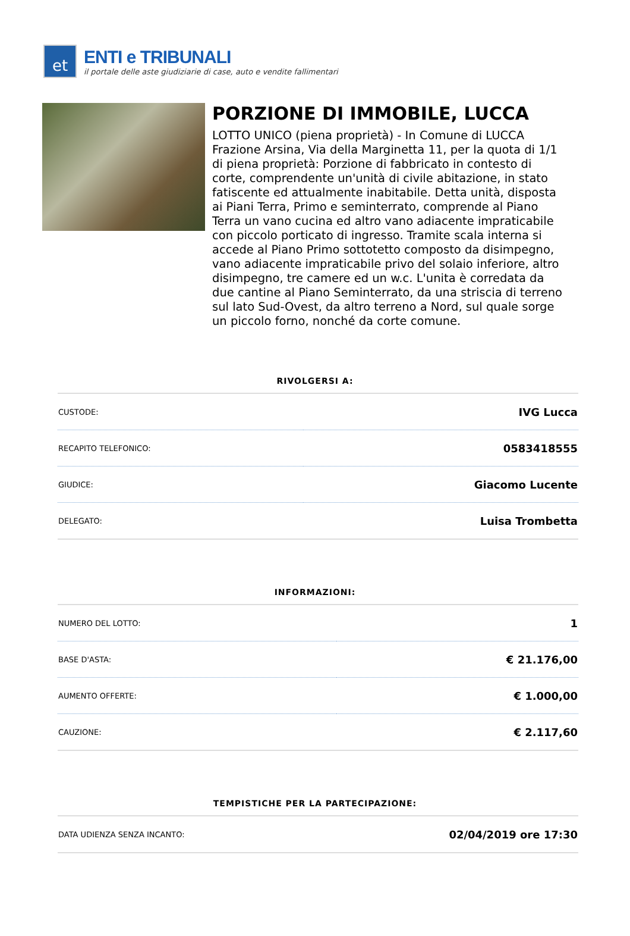et
ENTI e TRIBUNALI
il portale delle aste giudiziarie di case, auto e vendite fallimentari
PORZIONE DI IMMOBILE, LUCCA
LOTTO UNICO (piena proprietà) - In Comune di LUCCA Frazione Arsina, Via della Marginetta 11, per la quota di 1/1 di piena proprietà: Porzione di fabbricato in contesto di corte, comprendente un'unità di civile abitazione, in stato fatiscente ed attualmente inabitabile. Detta unità, disposta ai Piani Terra, Primo e seminterrato, comprende al Piano Terra un vano cucina ed altro vano adiacente impraticabile con piccolo porticato di ingresso. Tramite scala interna si accede al Piano Primo sottotetto composto da disimpegno, vano adiacente impraticabile privo del solaio inferiore, altro disimpegno, tre camere ed un w.c. L'unita è corredata da due cantine al Piano Seminterrato, da una striscia di terreno sul lato Sud-Ovest, da altro terreno a Nord, sul quale sorge un piccolo forno, nonché da corte comune.
RIVOLGERSI A:
| CUSTODE: | IVG Lucca |
| RECAPITO TELEFONICO: | 0583418555 |
| GIUDICE: | Giacomo Lucente |
| DELEGATO: | Luisa Trombetta |
INFORMAZIONI:
| NUMERO DEL LOTTO: | 1 |
| BASE D'ASTA: | € 21.176,00 |
| AUMENTO OFFERTE: | € 1.000,00 |
| CAUZIONE: | € 2.117,60 |
TEMPISTICHE PER LA PARTECIPAZIONE:
| DATA UDIENZA SENZA INCANTO: | 02/04/2019 ore 17:30 |